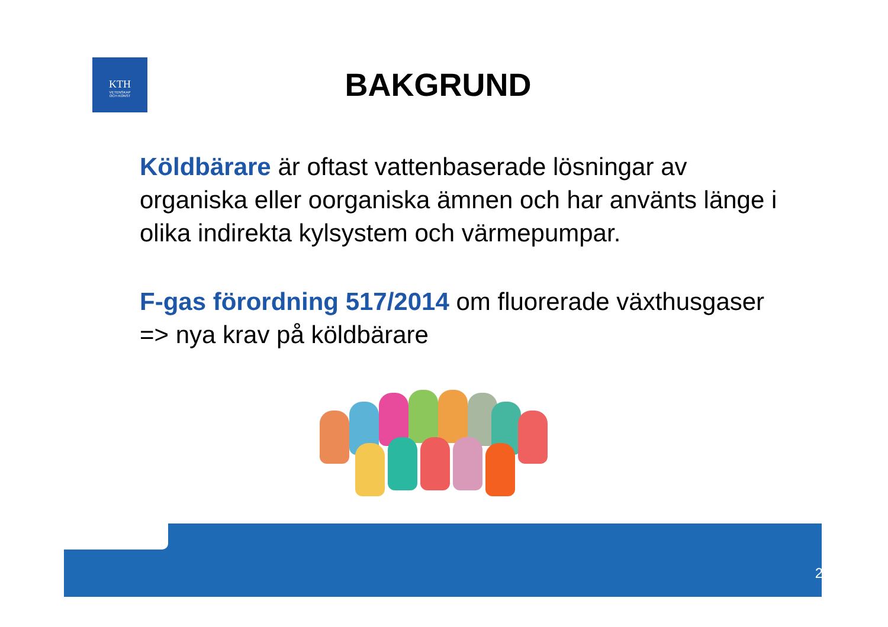KTH
VETENSKAP
OCH KONST
BAKGRUND
Köldbärare är oftast vattenbaserade lösningar av organiska eller oorganiska ämnen och har använts länge i olika indirekta kylsystem och värmepumpar.
F-gas förordning 517/2014 om fluorerade växthusgaser => nya krav på köldbärare
2